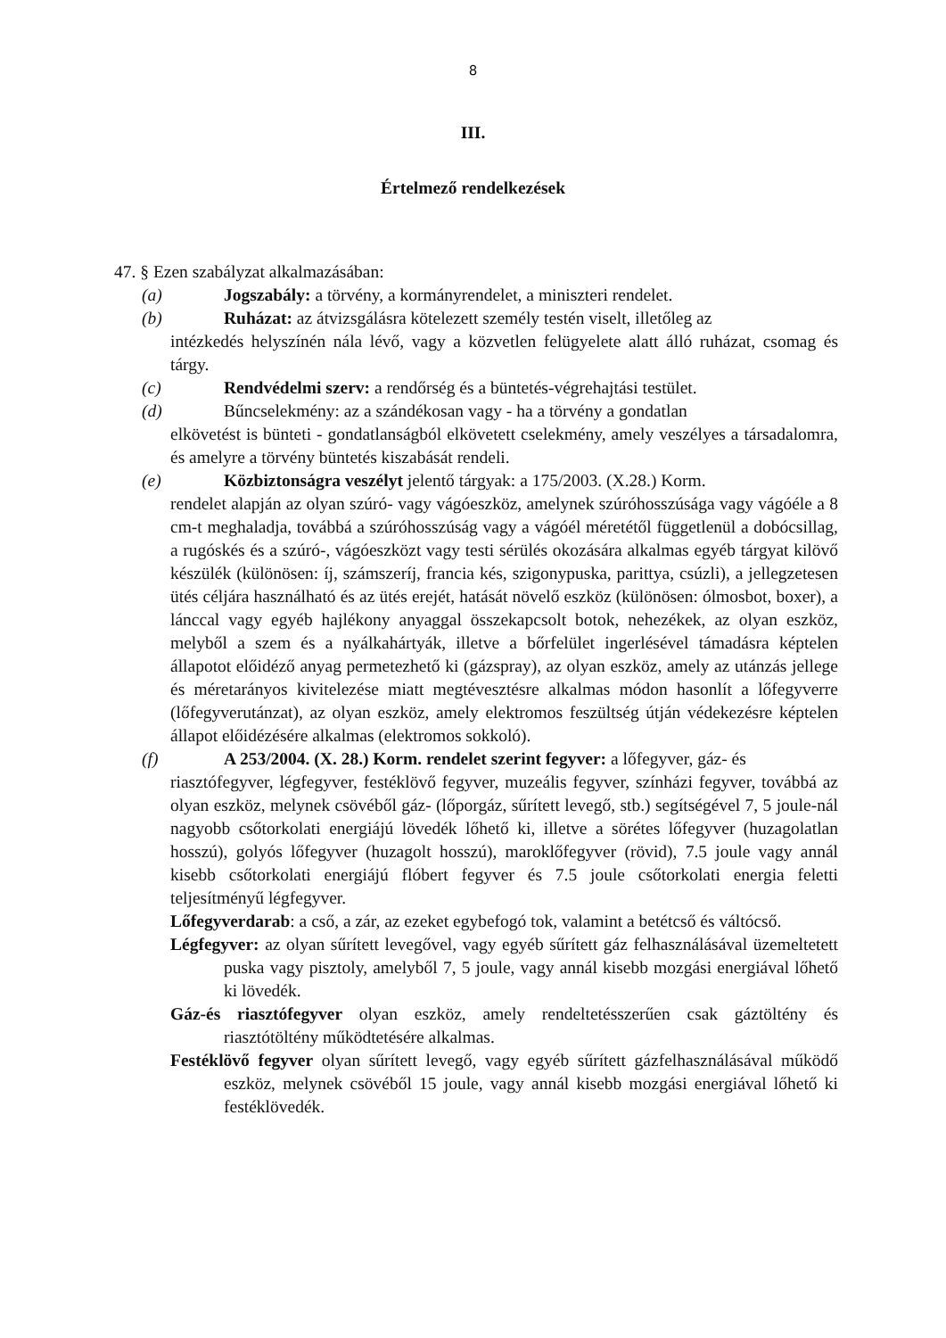8
III.
Értelmező rendelkezések
47. § Ezen szabályzat alkalmazásában:
(a)
Jogszabály: a törvény, a kormányrendelet, a miniszteri rendelet.
(b)
Ruházat: az átvizsgálásra kötelezett személy testén viselt, illetőleg az
intézkedés helyszínén nála lévő, vagy a közvetlen felügyelete alatt álló ruházat, csomag és tárgy.
(c)
Rendvédelmi szerv: a rendőrség és a büntetés-végrehajtási testület.
(d)
Bűncselekmény: az a szándékosan vagy - ha a törvény a gondatlan
elkövetést is bünteti - gondatlanságból elkövetett cselekmény, amely veszélyes a társadalomra, és amelyre a törvény büntetés kiszabását rendeli.
(e)
Közbiztonságra veszélyt jelentő tárgyak: a 175/2003. (X.28.) Korm.
rendelet alapján az olyan szúró- vagy vágóeszköz, amelynek szúróhosszúsága vagy vágóéle a 8 cm-t meghaladja, továbbá a szúróhosszúság vagy a vágóél méretétől függetlenül a dobócsillag, a rugóskés és a szúró-, vágóeszközt vagy testi sérülés okozására alkalmas egyéb tárgyat kilövő készülék (különösen: íj, számszeríj, francia kés, szigonypuska, parittya, csúzli), a jellegzetesen ütés céljára használható és az ütés erejét, hatását növelő eszköz (különösen: ólmosbot, boxer), a lánccal vagy egyéb hajlékony anyaggal összekapcsolt botok, nehezékek, az olyan eszköz, melyből a szem és a nyálkahártyák, illetve a bőrfelület ingerlésével támadásra képtelen állapotot előidéző anyag permetezhető ki (gázspray), az olyan eszköz, amely az utánzás jellege és méretarányos kivitelezése miatt megtévesztésre alkalmas módon hasonlít a lőfegyverre (lőfegyverutánzat), az olyan eszköz, amely elektromos feszültség útján védekezésre képtelen állapot előidézésére alkalmas (elektromos sokkoló).
(f)
A 253/2004. (X. 28.) Korm. rendelet szerint fegyver: a lőfegyver, gáz- és
riasztófegyver, légfegyver, festéklövő fegyver, muzeális fegyver, színházi fegyver, továbbá az olyan eszköz, melynek csövéből gáz- (lőporgáz, sűrített levegő, stb.) segítségével 7, 5 joule-nál nagyobb csőtorkolati energiájú lövedék lőhető ki, illetve a sörétes lőfegyver (huzagolatlan hosszú), golyós lőfegyver (huzagolt hosszú), maroklőfegyver (rövid), 7.5 joule vagy annál kisebb csőtorkolati energiájú flóbert fegyver és 7.5 joule csőtorkolati energia feletti teljesítményű légfegyver.
Lőfegyverdarab: a cső, a zár, az ezeket egybefogó tok, valamint a betétcső és váltócső.
Légfegyver: az olyan sűrített levegővel, vagy egyéb sűrített gáz felhasználásával üzemeltetett puska vagy pisztoly, amelyből 7, 5 joule, vagy annál kisebb mozgási energiával lőhető ki lövedék.
Gáz-és riasztófegyver olyan eszköz, amely rendeltetésszerűen csak gáztöltény és riasztótöltény működtetésére alkalmas.
Festéklövő fegyver olyan sűrített levegő, vagy egyéb sűrített gázfelhasználásával működő eszköz, melynek csövéből 15 joule, vagy annál kisebb mozgási energiával lőhető ki festéklövedék.